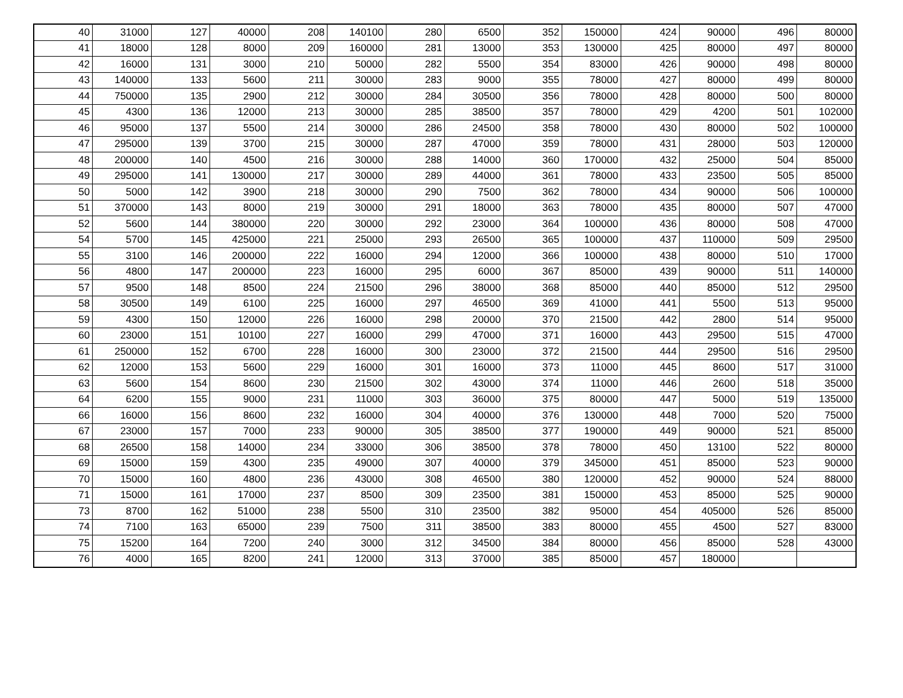| 40 | 31000 | 127 | 40000 | 208 | 140100 | 280 | 6500 | 352 | 150000 | 424 | 90000 | 496 | 80000 |
| 41 | 18000 | 128 | 8000 | 209 | 160000 | 281 | 13000 | 353 | 130000 | 425 | 80000 | 497 | 80000 |
| 42 | 16000 | 131 | 3000 | 210 | 50000 | 282 | 5500 | 354 | 83000 | 426 | 90000 | 498 | 80000 |
| 43 | 140000 | 133 | 5600 | 211 | 30000 | 283 | 9000 | 355 | 78000 | 427 | 80000 | 499 | 80000 |
| 44 | 750000 | 135 | 2900 | 212 | 30000 | 284 | 30500 | 356 | 78000 | 428 | 80000 | 500 | 80000 |
| 45 | 4300 | 136 | 12000 | 213 | 30000 | 285 | 38500 | 357 | 78000 | 429 | 4200 | 501 | 102000 |
| 46 | 95000 | 137 | 5500 | 214 | 30000 | 286 | 24500 | 358 | 78000 | 430 | 80000 | 502 | 100000 |
| 47 | 295000 | 139 | 3700 | 215 | 30000 | 287 | 47000 | 359 | 78000 | 431 | 28000 | 503 | 120000 |
| 48 | 200000 | 140 | 4500 | 216 | 30000 | 288 | 14000 | 360 | 170000 | 432 | 25000 | 504 | 85000 |
| 49 | 295000 | 141 | 130000 | 217 | 30000 | 289 | 44000 | 361 | 78000 | 433 | 23500 | 505 | 85000 |
| 50 | 5000 | 142 | 3900 | 218 | 30000 | 290 | 7500 | 362 | 78000 | 434 | 90000 | 506 | 100000 |
| 51 | 370000 | 143 | 8000 | 219 | 30000 | 291 | 18000 | 363 | 78000 | 435 | 80000 | 507 | 47000 |
| 52 | 5600 | 144 | 380000 | 220 | 30000 | 292 | 23000 | 364 | 100000 | 436 | 80000 | 508 | 47000 |
| 54 | 5700 | 145 | 425000 | 221 | 25000 | 293 | 26500 | 365 | 100000 | 437 | 110000 | 509 | 29500 |
| 55 | 3100 | 146 | 200000 | 222 | 16000 | 294 | 12000 | 366 | 100000 | 438 | 80000 | 510 | 17000 |
| 56 | 4800 | 147 | 200000 | 223 | 16000 | 295 | 6000 | 367 | 85000 | 439 | 90000 | 511 | 140000 |
| 57 | 9500 | 148 | 8500 | 224 | 21500 | 296 | 38000 | 368 | 85000 | 440 | 85000 | 512 | 29500 |
| 58 | 30500 | 149 | 6100 | 225 | 16000 | 297 | 46500 | 369 | 41000 | 441 | 5500 | 513 | 95000 |
| 59 | 4300 | 150 | 12000 | 226 | 16000 | 298 | 20000 | 370 | 21500 | 442 | 2800 | 514 | 95000 |
| 60 | 23000 | 151 | 10100 | 227 | 16000 | 299 | 47000 | 371 | 16000 | 443 | 29500 | 515 | 47000 |
| 61 | 250000 | 152 | 6700 | 228 | 16000 | 300 | 23000 | 372 | 21500 | 444 | 29500 | 516 | 29500 |
| 62 | 12000 | 153 | 5600 | 229 | 16000 | 301 | 16000 | 373 | 11000 | 445 | 8600 | 517 | 31000 |
| 63 | 5600 | 154 | 8600 | 230 | 21500 | 302 | 43000 | 374 | 11000 | 446 | 2600 | 518 | 35000 |
| 64 | 6200 | 155 | 9000 | 231 | 11000 | 303 | 36000 | 375 | 80000 | 447 | 5000 | 519 | 135000 |
| 66 | 16000 | 156 | 8600 | 232 | 16000 | 304 | 40000 | 376 | 130000 | 448 | 7000 | 520 | 75000 |
| 67 | 23000 | 157 | 7000 | 233 | 90000 | 305 | 38500 | 377 | 190000 | 449 | 90000 | 521 | 85000 |
| 68 | 26500 | 158 | 14000 | 234 | 33000 | 306 | 38500 | 378 | 78000 | 450 | 13100 | 522 | 80000 |
| 69 | 15000 | 159 | 4300 | 235 | 49000 | 307 | 40000 | 379 | 345000 | 451 | 85000 | 523 | 90000 |
| 70 | 15000 | 160 | 4800 | 236 | 43000 | 308 | 46500 | 380 | 120000 | 452 | 90000 | 524 | 88000 |
| 71 | 15000 | 161 | 17000 | 237 | 8500 | 309 | 23500 | 381 | 150000 | 453 | 85000 | 525 | 90000 |
| 73 | 8700 | 162 | 51000 | 238 | 5500 | 310 | 23500 | 382 | 95000 | 454 | 405000 | 526 | 85000 |
| 74 | 7100 | 163 | 65000 | 239 | 7500 | 311 | 38500 | 383 | 80000 | 455 | 4500 | 527 | 83000 |
| 75 | 15200 | 164 | 7200 | 240 | 3000 | 312 | 34500 | 384 | 80000 | 456 | 85000 | 528 | 43000 |
| 76 | 4000 | 165 | 8200 | 241 | 12000 | 313 | 37000 | 385 | 85000 | 457 | 180000 | | |